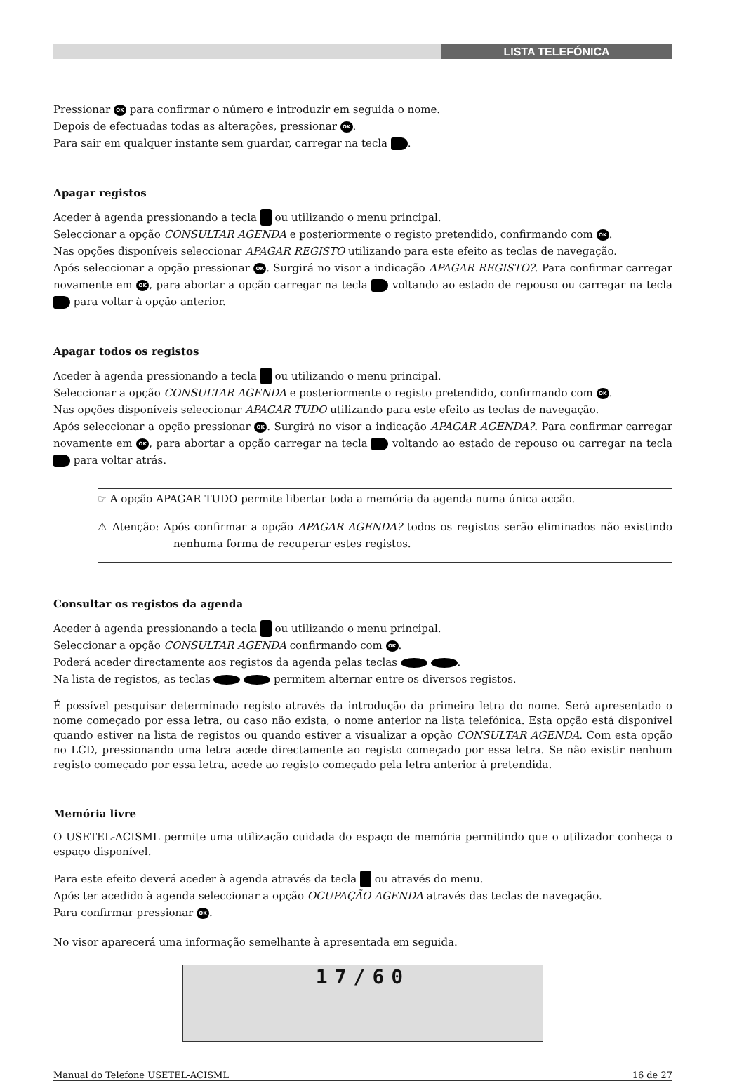LISTA TELEFÓNICA
Pressionar OK para confirmar o número e introduzir em seguida o nome.
Depois de efectuadas todas as alterações, pressionar OK.
Para sair em qualquer instante sem guardar, carregar na tecla .
Apagar registos
Aceder à agenda pressionando a tecla ou utilizando o menu principal.
Seleccionar a opção CONSULTAR AGENDA e posteriormente o registo pretendido, confirmando com OK.
Nas opções disponíveis seleccionar APAGAR REGISTO utilizando para este efeito as teclas de navegação.
Após seleccionar a opção pressionar OK. Surgirá no visor a indicação APAGAR REGISTO?. Para confirmar carregar novamente em OK, para abortar a opção carregar na tecla voltando ao estado de repouso ou carregar na tecla para voltar à opção anterior.
Apagar todos os registos
Aceder à agenda pressionando a tecla ou utilizando o menu principal.
Seleccionar a opção CONSULTAR AGENDA e posteriormente o registo pretendido, confirmando com OK.
Nas opções disponíveis seleccionar APAGAR TUDO utilizando para este efeito as teclas de navegação.
Após seleccionar a opção pressionar OK. Surgirá no visor a indicação APAGAR AGENDA?. Para confirmar carregar novamente em OK, para abortar a opção carregar na tecla voltando ao estado de repouso ou carregar na tecla para voltar atrás.
☞ A opção APAGAR TUDO permite libertar toda a memória da agenda numa única acção.
⚠ Atenção: Após confirmar a opção APAGAR AGENDA? todos os registos serão eliminados não existindo nenhuma forma de recuperar estes registos.
Consultar os registos da agenda
Aceder à agenda pressionando a tecla ou utilizando o menu principal.
Seleccionar a opção CONSULTAR AGENDA confirmando com OK.
Poderá aceder directamente aos registos da agenda pelas teclas .
Na lista de registos, as teclas permitem alternar entre os diversos registos.
É possível pesquisar determinado registo através da introdução da primeira letra do nome. Será apresentado o nome começado por essa letra, ou caso não exista, o nome anterior na lista telefónica. Esta opção está disponível quando estiver na lista de registos ou quando estiver a visualizar a opção CONSULTAR AGENDA. Com esta opção no LCD, pressionando uma letra acede directamente ao registo começado por essa letra. Se não existir nenhum registo começado por essa letra, acede ao registo começado pela letra anterior à pretendida.
Memória livre
O USETEL-ACISML permite uma utilização cuidada do espaço de memória permitindo que o utilizador conheça o espaço disponível.
Para este efeito deverá aceder à agenda através da tecla ou através do menu.
Após ter acedido à agenda seleccionar a opção OCUPAÇÃO AGENDA através das teclas de navegação.
Para confirmar pressionar OK.
No visor aparecerá uma informação semelhante à apresentada em seguida.
17/60
Manual do Telefone USETEL-ACISML 16 de 27